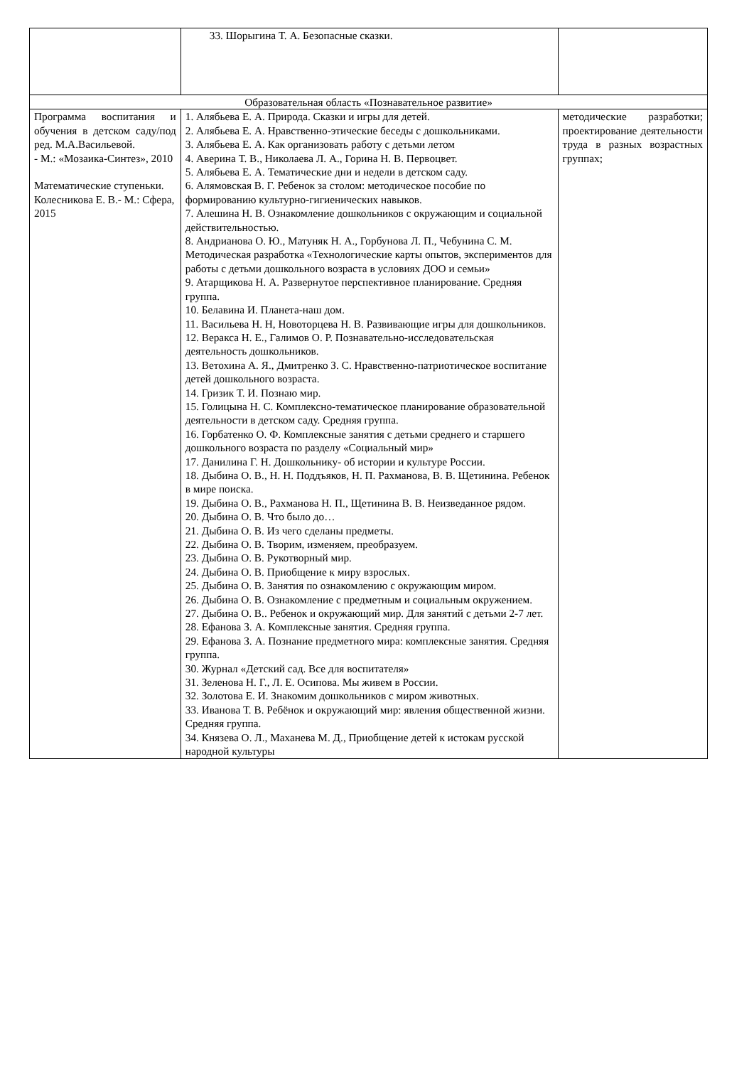| | 33. Шорыгина Т. А. Безопасные сказки. | |
| Образовательная область «Познавательное развитие» | | |
| Программа воспитания и обучения в детском саду/под ред. М.А.Васильевой. - М.: «Мозаика-Синтез», 2010 Математические ступеньки. Колесникова Е. В.- М.: Сфера, 2015 | 1. Алябьева Е. А. Природа. Сказки и игры для детей. 2. Алябьева Е. А. Нравственно-этические беседы с дошкольниками. 3. Алябьева Е. А. Как организовать работу с детьми летом 4. Аверина Т. В., Николаева Л. А., Горина Н. В. Первоцвет. 5. Алябьева Е. А. Тематические дни и недели в детском саду. 6. Алямовская В. Г. Ребенок за столом: методическое пособие по формированию культурно-гигиенических навыков. 7. Алешина Н. В. Ознакомление дошкольников с окружающим и социальной действительностью. 8. Андрианова О. Ю., Матуняк Н. А., Горбунова Л. П., Чебунина С. М. Методическая разработка «Технологические карты опытов, экспериментов для работы с детьми дошкольного возраста в условиях ДОО и семьи» 9. Атарщикова Н. А. Развернутое перспективное планирование. Средняя группа. 10. Белавина И. Планета-наш дом. 11. Васильева Н. Н, Новоторцева Н. В. Развивающие игры для дошкольников. 12. Веракса Н. Е., Галимов О. Р. Познавательно-исследовательская деятельность дошкольников. 13. Ветохина А. Я., Дмитренко З. С. Нравственно-патриотическое воспитание детей дошкольного возраста. 14. Гризик Т. И. Познаю мир. 15. Голицына Н. С. Комплексно-тематическое планирование образовательной деятельности в детском саду. Средняя группа. 16. Горбатенко О. Ф. Комплексные занятия с детьми среднего и старшего дошкольного возраста по разделу «Социальный мир» 17. Данилина Г. Н. Дошкольнику- об истории и культуре России. 18. Дыбина О. В., Н. Н. Поддъяков, Н. П. Рахманова, В. В. Щетинина. Ребенок в мире поиска. 19. Дыбина О. В., Рахманова Н. П., Щетинина В. В. Неизведанное рядом. 20. Дыбина О. В. Что было до… 21. Дыбина О. В. Из чего сделаны предметы. 22. Дыбина О. В. Творим, изменяем, преобразуем. 23. Дыбина О. В. Рукотворный мир. 24. Дыбина О. В. Приобщение к миру взрослых. 25. Дыбина О. В. Занятия по ознакомлению с окружающим миром. 26. Дыбина О. В. Ознакомление с предметным и социальным окружением. 27. Дыбина О. В.. Ребенок и окружающий мир. Для занятий с детьми 2-7 лет. 28. Ефанова З. А. Комплексные занятия. Средняя группа. 29. Ефанова З. А. Познание предметного мира: комплексные занятия. Средняя группа. 30. Журнал «Детский сад. Все для воспитателя» 31. Зеленова Н. Г., Л. Е. Осипова. Мы живем в России. 32. Золотова Е. И. Знакомим дошкольников с миром животных. 33. Иванова Т. В. Ребёнок и окружающий мир: явления общественной жизни. Средняя группа. 34. Князева О. Л., Маханева М. Д., Приобщение детей к истокам русской народной культуры | методические разработки; проектирование деятельности труда в разных возрастных группах; |